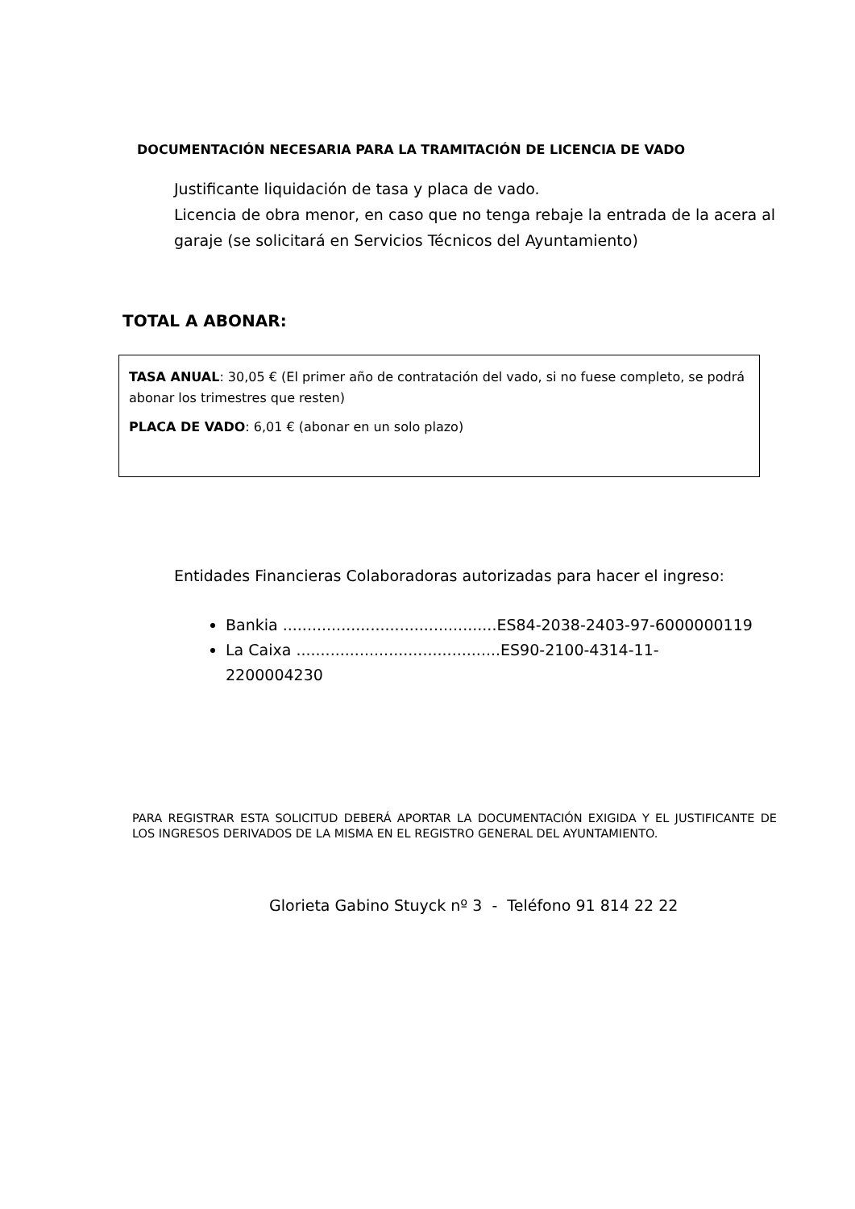DOCUMENTACIÓN NECESARIA PARA LA TRAMITACIÓN DE LICENCIA DE VADO
Justificante liquidación de tasa y placa de vado.
Licencia de obra menor, en caso que no tenga rebaje la entrada de la acera al garaje (se solicitará en Servicios Técnicos del Ayuntamiento)
TOTAL A ABONAR:
TASA ANUAL: 30,05 € (El primer año de contratación del vado, si no fuese completo, se podrá abonar los trimestres que resten)
PLACA DE VADO: 6,01 € (abonar en un solo plazo)
Entidades Financieras Colaboradoras autorizadas para hacer el ingreso:
Bankia ............................................ES84-2038-2403-97-6000000119
La Caixa ..........................................ES90-2100-4314-11-2200004230
PARA REGISTRAR ESTA SOLICITUD DEBERÁ APORTAR LA DOCUMENTACIÓN EXIGIDA Y EL JUSTIFICANTE DE LOS INGRESOS DERIVADOS DE LA MISMA EN EL REGISTRO GENERAL DEL AYUNTAMIENTO.
Glorieta Gabino Stuyck nº 3 - Teléfono 91 814 22 22